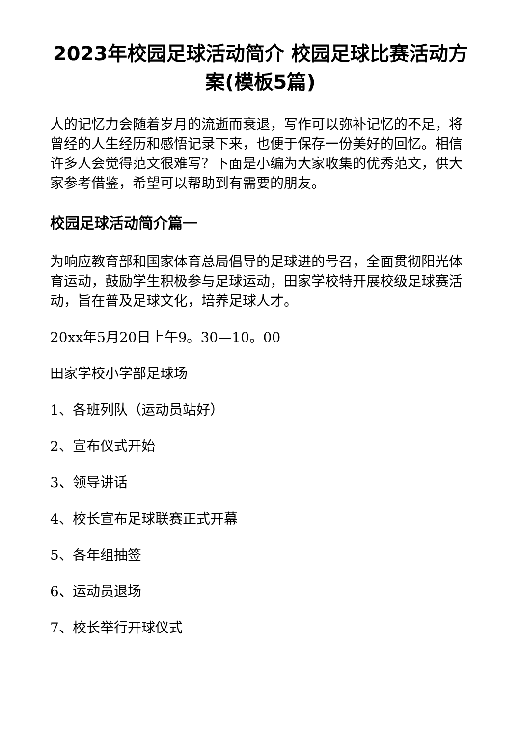2023年校园足球活动简介 校园足球比赛活动方案(模板5篇)
人的记忆力会随着岁月的流逝而衰退，写作可以弥补记忆的不足，将曾经的人生经历和感悟记录下来，也便于保存一份美好的回忆。相信许多人会觉得范文很难写？下面是小编为大家收集的优秀范文，供大家参考借鉴，希望可以帮助到有需要的朋友。
校园足球活动简介篇一
为响应教育部和国家体育总局倡导的足球进的号召，全面贯彻阳光体育运动，鼓励学生积极参与足球运动，田家学校特开展校级足球赛活动，旨在普及足球文化，培养足球人才。
20xx年5月20日上午9。30—10。00
田家学校小学部足球场
1、各班列队（运动员站好）
2、宣布仪式开始
3、领导讲话
4、校长宣布足球联赛正式开幕
5、各年组抽签
6、运动员退场
7、校长举行开球仪式